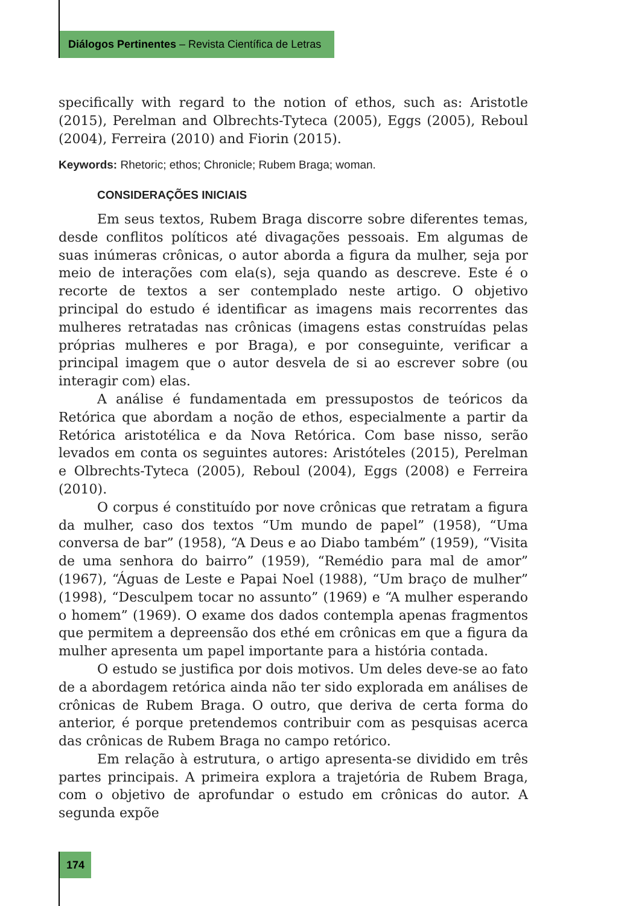Diálogos Pertinentes – Revista Científica de Letras
specifically with regard to the notion of ethos, such as: Aristotle (2015), Perelman and Olbrechts-Tyteca (2005), Eggs (2005), Reboul (2004), Ferreira (2010) and Fiorin (2015).
Keywords: Rhetoric; ethos; Chronicle; Rubem Braga; woman.
CONSIDERAÇÕES INICIAIS
Em seus textos, Rubem Braga discorre sobre diferentes temas, desde conflitos políticos até divagações pessoais. Em algumas de suas inúmeras crônicas, o autor aborda a figura da mulher, seja por meio de interações com ela(s), seja quando as descreve. Este é o recorte de textos a ser contemplado neste artigo. O objetivo principal do estudo é identificar as imagens mais recorrentes das mulheres retratadas nas crônicas (imagens estas construídas pelas próprias mulheres e por Braga), e por conseguinte, verificar a principal imagem que o autor desvela de si ao escrever sobre (ou interagir com) elas.
A análise é fundamentada em pressupostos de teóricos da Retórica que abordam a noção de ethos, especialmente a partir da Retórica aristotélica e da Nova Retórica. Com base nisso, serão levados em conta os seguintes autores: Aristóteles (2015), Perelman e Olbrechts-Tyteca (2005), Reboul (2004), Eggs (2008) e Ferreira (2010).
O corpus é constituído por nove crônicas que retratam a figura da mulher, caso dos textos “Um mundo de papel” (1958), “Uma conversa de bar” (1958), “A Deus e ao Diabo também” (1959), “Visita de uma senhora do bairro” (1959), “Remédio para mal de amor” (1967), “Águas de Leste e Papai Noel (1988), “Um braço de mulher” (1998), “Desculpem tocar no assunto” (1969) e “A mulher esperando o homem” (1969). O exame dos dados contempla apenas fragmentos que permitem a depreensão dos ethé em crônicas em que a figura da mulher apresenta um papel importante para a história contada.
O estudo se justifica por dois motivos. Um deles deve-se ao fato de a abordagem retórica ainda não ter sido explorada em análises de crônicas de Rubem Braga. O outro, que deriva de certa forma do anterior, é porque pretendemos contribuir com as pesquisas acerca das crônicas de Rubem Braga no campo retórico.
Em relação à estrutura, o artigo apresenta-se dividido em três partes principais. A primeira explora a trajetória de Rubem Braga, com o objetivo de aprofundar o estudo em crônicas do autor. A segunda expõe
174